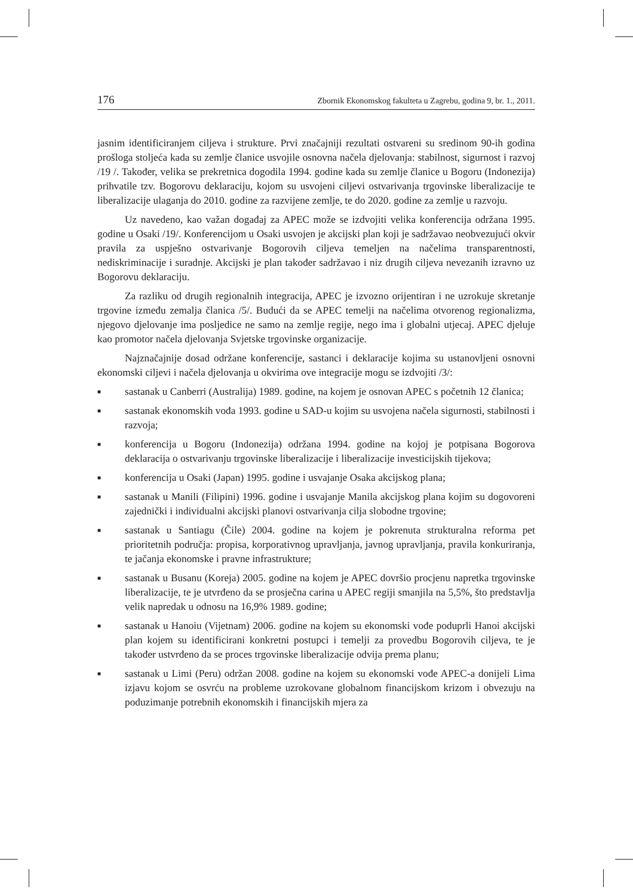176 Zbornik Ekonomskog fakulteta u Zagrebu, godina 9, br. 1., 2011.
jasnim identificiranjem ciljeva i strukture. Prvi značajniji rezultati ostvareni su sredinom 90-ih godina prošloga stoljeća kada su zemlje članice usvojile osnovna načela djelovanja: stabilnost, sigurnost i razvoj /19 /. Također, velika se prekretnica dogodila 1994. godine kada su zemlje članice u Bogoru (Indonezija) prihvatile tzv. Bogorovu deklaraciju, kojom su usvojeni ciljevi ostvarivanja trgovinske liberalizacije te liberalizacije ulaganja do 2010. godine za razvijene zemlje, te do 2020. godine za zemlje u razvoju.
Uz navedeno, kao važan događaj za APEC može se izdvojiti velika konferencija održana 1995. godine u Osaki /19/. Konferencijom u Osaki usvojen je akcijski plan koji je sadržavao neobvezujući okvir pravila za uspješno ostvarivanje Bogorovih ciljeva temeljen na načelima transparentnosti, nediskriminacije i suradnje. Akcijski je plan također sadržavao i niz drugih ciljeva nevezanih izravno uz Bogorovu deklaraciju.
Za razliku od drugih regionalnih integracija, APEC je izvozno orijentiran i ne uzrokuje skretanje trgovine između zemalja članica /5/. Budući da se APEC temelji na načelima otvorenog regionalizma, njegovo djelovanje ima posljedice ne samo na zemlje regije, nego ima i globalni utjecaj. APEC djeluje kao promotor načela djelovanja Svjetske trgovinske organizacije.
Najznačajnije dosad održane konferencije, sastanci i deklaracije kojima su ustanovljeni osnovni ekonomski ciljevi i načela djelovanja u okvirima ove integracije mogu se izdvojiti /3/:
■ sastanak u Canberri (Australija) 1989. godine, na kojem je osnovan APEC s početnih 12 članica;
■ sastanak ekonomskih vođa 1993. godine u SAD-u kojim su usvojena načela sigurnosti, stabilnosti i razvoja;
■ konferencija u Bogoru (Indonezija) održana 1994. godine na kojoj je potpisana Bogorova deklaracija o ostvarivanju trgovinske liberalizacije i liberalizacije investicijskih tijekova;
■ konferencija u Osaki (Japan) 1995. godine i usvajanje Osaka akcijskog plana;
■ sastanak u Manili (Filipini) 1996. godine i usvajanje Manila akcijskog plana kojim su dogovoreni zajednički i individualni akcijski planovi ostvarivanja cilja slobodne trgovine;
■ sastanak u Santiagu (Čile) 2004. godine na kojem je pokrenuta strukturalna reforma pet prioritetnih područja: propisa, korporativnog upravljanja, javnog upravljanja, pravila konkuriranja, te jačanja ekonomske i pravne infrastrukture;
■ sastanak u Busanu (Koreja) 2005. godine na kojem je APEC dovršio procjenu napretka trgovinske liberalizacije, te je utvrđeno da se prosječna carina u APEC regiji smanjila na 5,5%, što predstavlja velik napredak u odnosu na 16,9% 1989. godine;
■ sastanak u Hanoiu (Vijetnam) 2006. godine na kojem su ekonomski vođe poduprli Hanoi akcijski plan kojem su identificirani konkretni postupci i temelji za provedbu Bogorovih ciljeva, te je također ustvrđeno da se proces trgovinske liberalizacije odvija prema planu;
■ sastanak u Limi (Peru) održan 2008. godine na kojem su ekonomski vođe APEC-a donijeli Lima izjavu kojom se osvrću na probleme uzrokovane globalnom financijskom krizom i obvezuju na poduzimanje potrebnih ekonomskih i financijskih mjera za